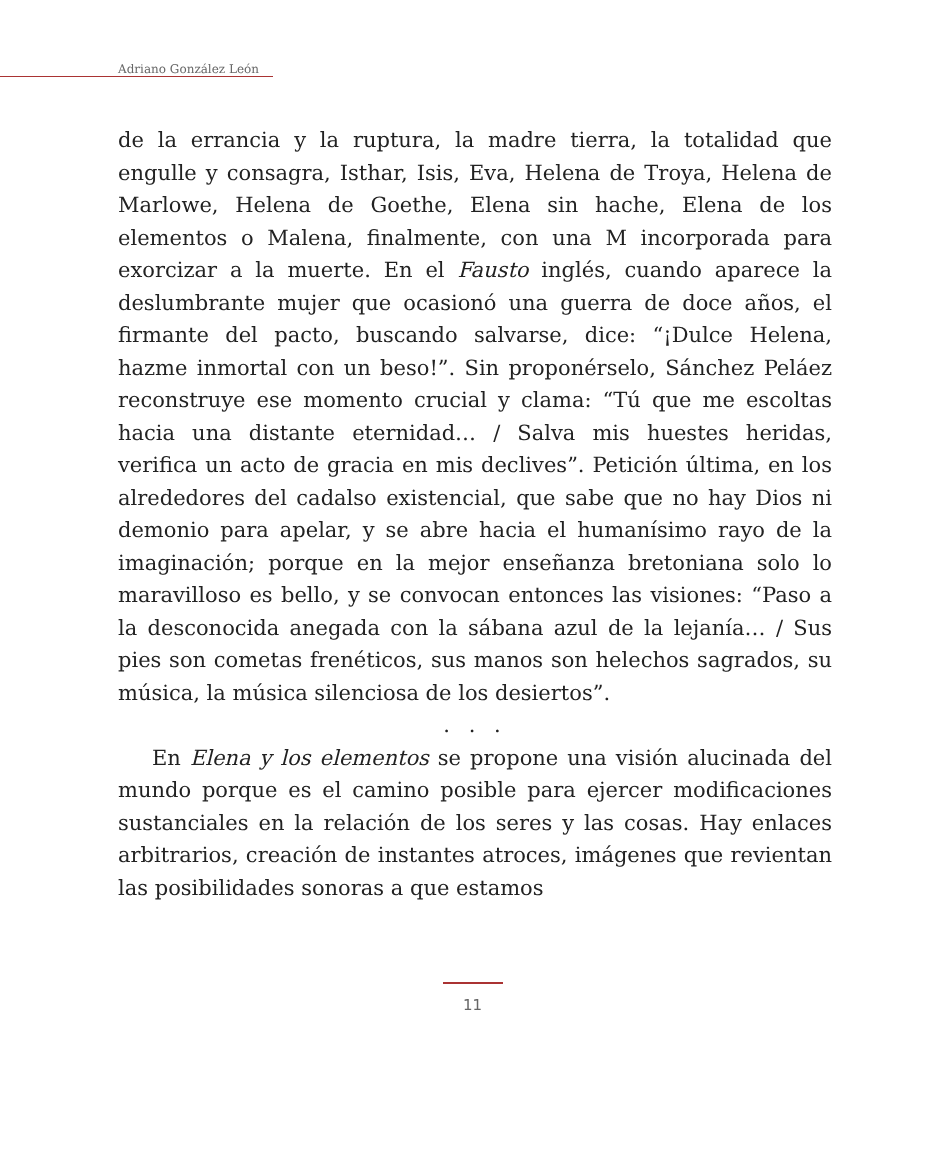Adriano González León
de la errancia y la ruptura, la madre tierra, la totalidad que engulle y consagra, Isthar, Isis, Eva, Helena de Troya, Helena de Marlowe, Helena de Goethe, Elena sin hache, Elena de los elementos o Malena, finalmente, con una M incorporada para exorcizar a la muerte. En el Fausto inglés, cuando aparece la deslumbrante mujer que ocasionó una guerra de doce años, el firmante del pacto, buscando salvarse, dice: “¡Dulce Helena, hazme inmortal con un beso!”. Sin proponérselo, Sánchez Peláez reconstruye ese momento crucial y clama: “Tú que me escoltas hacia una distante eternidad… / Salva mis huestes heridas, verifica un acto de gracia en mis declives”. Petición última, en los alrededores del cadalso existencial, que sabe que no hay Dios ni demonio para apelar, y se abre hacia el humanísimo rayo de la imaginación; porque en la mejor enseñanza bretoniana solo lo maravilloso es bello, y se convocan entonces las visiones: “Paso a la desconocida anegada con la sábana azul de la lejanía… / Sus pies son cometas frenéticos, sus manos son helechos sagrados, su música, la música silenciosa de los desiertos”.
. . .
En Elena y los elementos se propone una visión alucinada del mundo porque es el camino posible para ejercer modificaciones sustanciales en la relación de los seres y las cosas. Hay enlaces arbitrarios, creación de instantes atroces, imágenes que revientan las posibilidades sonoras a que estamos
11